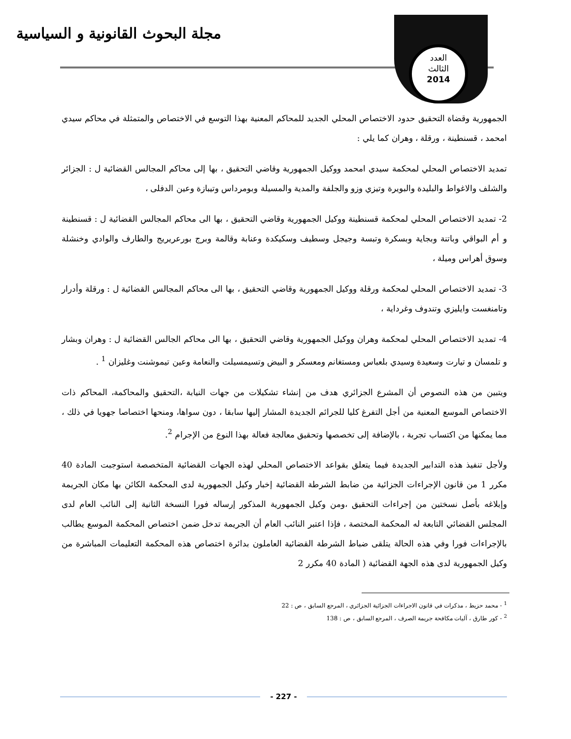مجلة البحوث القانونية و السياسية
العدد
الثالث
2014
الجمهورية وقضاة التحقيق حدود الاختصاص المحلي الجديد للمحاكم المعنية بهذا التوسع في الاختصاص والمتمثلة في محاكم سيدي امحمد ، قسنطينة ، ورقلة ، وهران كما يلي :
تمديد الاختصاص المحلي لمحكمة سيدي امحمد ووكيل الجمهورية وقاضي التحقيق ، بها إلى محاكم المجالس القضائية ل : الجزائر والشلف والاغواط والبليدة والبويرة وتيزي وزو والجلفة والمدية والمسيلة وبومرداس وتيبازة وعين الدفلى ،
2- تمديد الاختصاص المحلي لمحكمة قسنطينة ووكيل الجمهورية وقاضي التحقيق ، بها الى محاكم المجالس القضائية ل : قسنطينة و أم البواقي وباتنة وبجاية وبسكرة وتبسة وجيجل وسطيف وسكيكدة وعنابة وقالمة وبرج بورعريريج والطارف والوادي وخنشلة وسوق أهراس وميلة ،
3- تمديد الاختصاص المحلي لمحكمة ورقلة ووكيل الجمهورية وقاضي التحقيق ، بها الى محاكم المجالس القضائية ل : ورقلة وأدرار وتامنغست وايليزي وتندوف وغرداية ،
4- تمديد الاختصاص المحلي لمحكمة وهران ووكيل الجمهورية وقاضي التحقيق ، بها الى محاكم الجالس القضائية ل : وهران وبشار و تلمسان و تيارت وسعيدة وسيدي بلعباس ومستغانم ومعسكر و البيض وتسيمسيلت والنعامة وعين تيموشنت وغليزان <sup>1</sup> .
ويتبين من هذه النصوص أن المشرع الجزائري هدف من إنشاء تشكيلات من جهات النيابة ،التحقيق والمحاكمة، المحاكم ذات الاختصاص الموسع المعنية من أجل التفرغ كليا للجرائم الجديدة المشار إليها سابقا ، دون سواها، ومنحها اختصاصا جهويا في ذلك ، مما يمكنها من اكتساب تجربة ، بالإضافة إلى تخصصها وتحقيق معالجة فعالة بهذا النوع من الإجرام <sup>2</sup>.
ولأجل تنفيذ هذه التدابير الجديدة فيما يتعلق بقواعد الاختصاص المحلي لهذه الجهات القضائية المتخصصة استوجبت المادة 40 مكرر 1 من قانون الإجراءات الجزائية من ضابط الشرطة القضائية إخبار وكيل الجمهورية لدى المحكمة الكائن بها مكان الجريمة وإبلاغه بأصل نسختين من إجراءات التحقيق ،ومن وكيل الجمهورية المذكور إرساله فورا النسخة الثانية إلى النائب العام لدى المجلس القضائي التابعة له المحكمة المختصة ، فإذا اعتبر النائب العام أن الجريمة تدخل ضمن اختصاص المحكمة الموسع يطالب بالإجراءات فورا وفي هذه الحالة يتلقى ضباط الشرطة القضائية العاملون بدائرة اختصاص هذه المحكمة التعليمات المباشرة من وكيل الجمهورية لدى هذه الجهة القضائية ( المادة 40 مكرر 2
<sup>1</sup> - محمد حزيط ، مذكرات في قانون الاجراءات الجزائية الجزائري ، المرجع السابق ، ص : 22
<sup>2</sup> - كور طارق ، آليات مكافحة جريمة الصرف ، المرجع السابق ، ص : 138
- 227 -